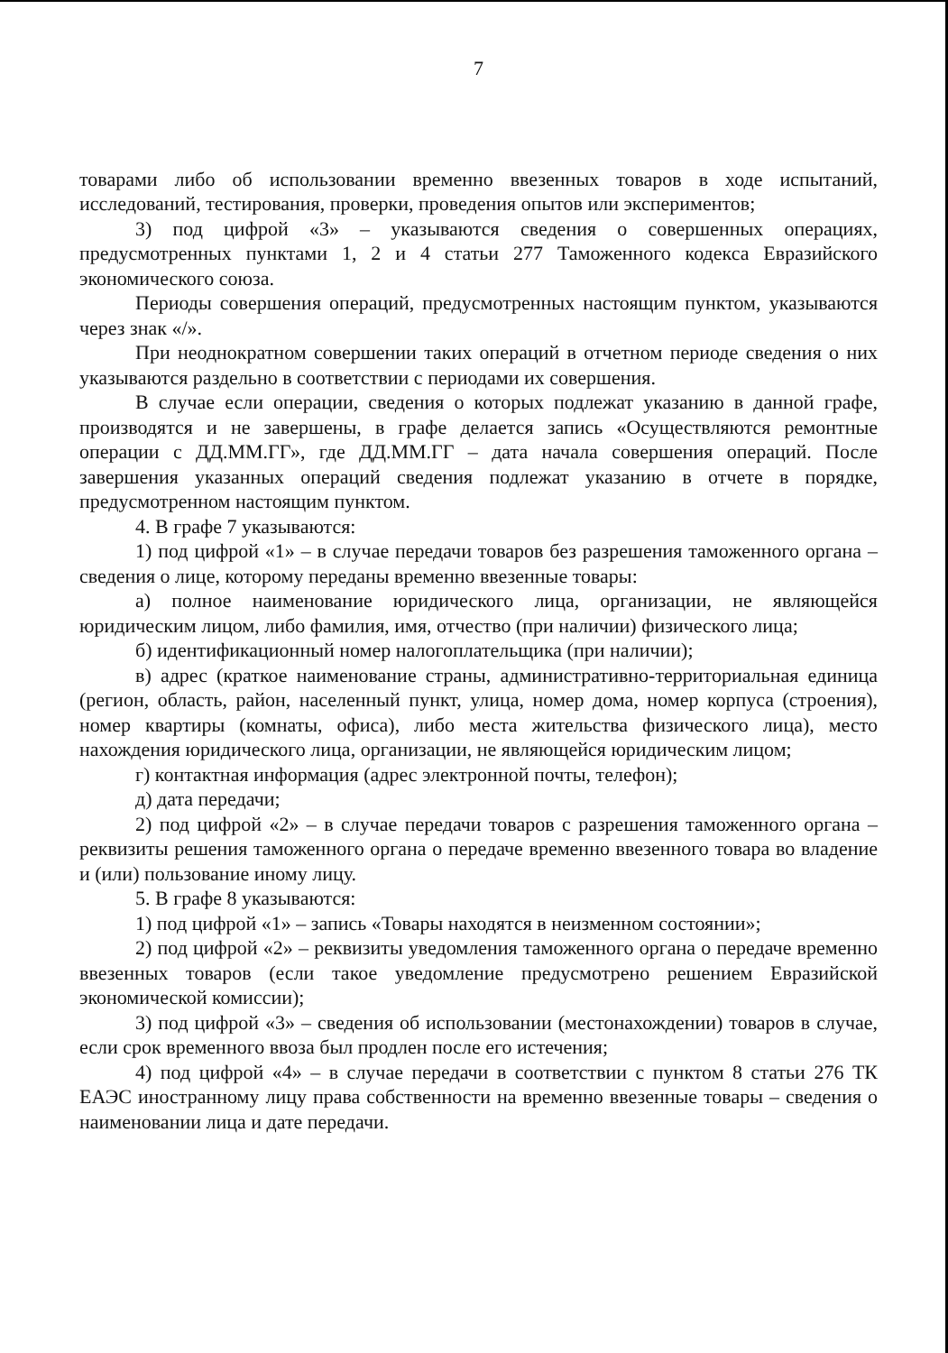7
товарами либо об использовании временно ввезенных товаров в ходе испытаний, исследований, тестирования, проверки, проведения опытов или экспериментов;
3) под цифрой «3» – указываются сведения о совершенных операциях, предусмотренных пунктами 1, 2 и 4 статьи 277 Таможенного кодекса Евразийского экономического союза.
Периоды совершения операций, предусмотренных настоящим пунктом, указываются через знак «/».
При неоднократном совершении таких операций в отчетном периоде сведения о них указываются раздельно в соответствии с периодами их совершения.
В случае если операции, сведения о которых подлежат указанию в данной графе, производятся и не завершены, в графе делается запись «Осуществляются ремонтные операции с ДД.ММ.ГГ», где ДД.ММ.ГГ – дата начала совершения операций. После завершения указанных операций сведения подлежат указанию в отчете в порядке, предусмотренном настоящим пунктом.
4. В графе 7 указываются:
1) под цифрой «1» – в случае передачи товаров без разрешения таможенного органа – сведения о лице, которому переданы временно ввезенные товары:
а) полное наименование юридического лица, организации, не являющейся юридическим лицом, либо фамилия, имя, отчество (при наличии) физического лица;
б) идентификационный номер налогоплательщика (при наличии);
в) адрес (краткое наименование страны, административно-территориальная единица (регион, область, район, населенный пункт, улица, номер дома, номер корпуса (строения), номер квартиры (комнаты, офиса), либо места жительства физического лица), место нахождения юридического лица, организации, не являющейся юридическим лицом;
г) контактная информация (адрес электронной почты, телефон);
д) дата передачи;
2) под цифрой «2» – в случае передачи товаров с разрешения таможенного органа – реквизиты решения таможенного органа о передаче временно ввезенного товара во владение и (или) пользование иному лицу.
5. В графе 8 указываются:
1) под цифрой «1» – запись «Товары находятся в неизменном состоянии»;
2) под цифрой «2» – реквизиты уведомления таможенного органа о передаче временно ввезенных товаров (если такое уведомление предусмотрено решением Евразийской экономической комиссии);
3) под цифрой «3» – сведения об использовании (местонахождении) товаров в случае, если срок временного ввоза был продлен после его истечения;
4) под цифрой «4» – в случае передачи в соответствии с пунктом 8 статьи 276 ТК ЕАЭС иностранному лицу права собственности на временно ввезенные товары – сведения о наименовании лица и дате передачи.